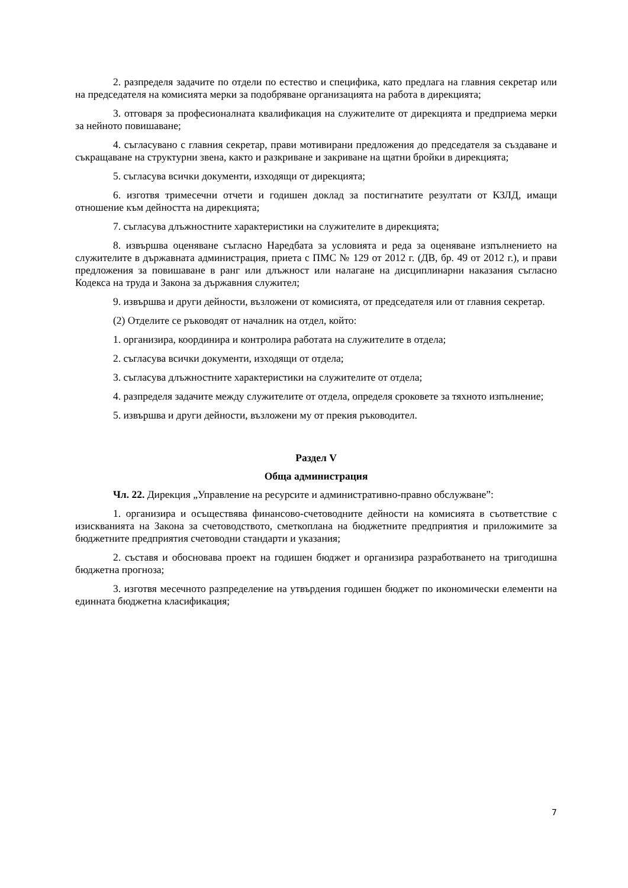2. разпределя задачите по отдели по естество и специфика, като предлага на главния секретар или на председателя на комисията мерки за подобряване организацията на работа в дирекцията;
3. отговаря за професионалната квалификация на служителите от дирекцията и предприема мерки за нейното повишаване;
4. съгласувано с главния секретар, прави мотивирани предложения до председателя за създаване и съкращаване на структурни звена, както и разкриване и закриване на щатни бройки в дирекцията;
5. съгласува всички документи, изходящи от дирекцията;
6. изготвя тримесечни отчети и годишен доклад за постигнатите резултати от КЗЛД, имащи отношение към дейността на дирекцията;
7. съгласува длъжностните характеристики на служителите в дирекцията;
8. извършва оценяване съгласно Наредбата за условията и реда за оценяване изпълнението на служителите в държавната администрация, приета с ПМС № 129 от 2012 г. (ДВ, бр. 49 от 2012 г.), и прави предложения за повишаване в ранг или длъжност или налагане на дисциплинарни наказания съгласно Кодекса на труда и Закона за държавния служител;
9. извършва и други дейности, възложени от комисията, от председателя или от главния секретар.
(2) Отделите се ръководят от началник на отдел, който:
1. организира, координира и контролира работата на служителите в отдела;
2. съгласува всички документи, изходящи от отдела;
3. съгласува длъжностните характеристики на служителите от отдела;
4. разпределя задачите между служителите от отдела, определя сроковете за тяхното изпълнение;
5. извършва и други дейности, възложени му от прекия ръководител.
Раздел V
Обща администрация
Чл. 22. Дирекция „Управление на ресурсите и административно-правно обслужване”:
1. организира и осъществява финансово-счетоводните дейности на комисията в съответствие с изискванията на Закона за счетоводството, сметкоплана на бюджетните предприятия и приложимите за бюджетните предприятия счетоводни стандарти и указания;
2. съставя и обосновава проект на годишен бюджет и организира разработването на тригодишна бюджетна прогноза;
3. изготвя месечното разпределение на утвърдения годишен бюджет по икономически елементи на единната бюджетна класификация;
7